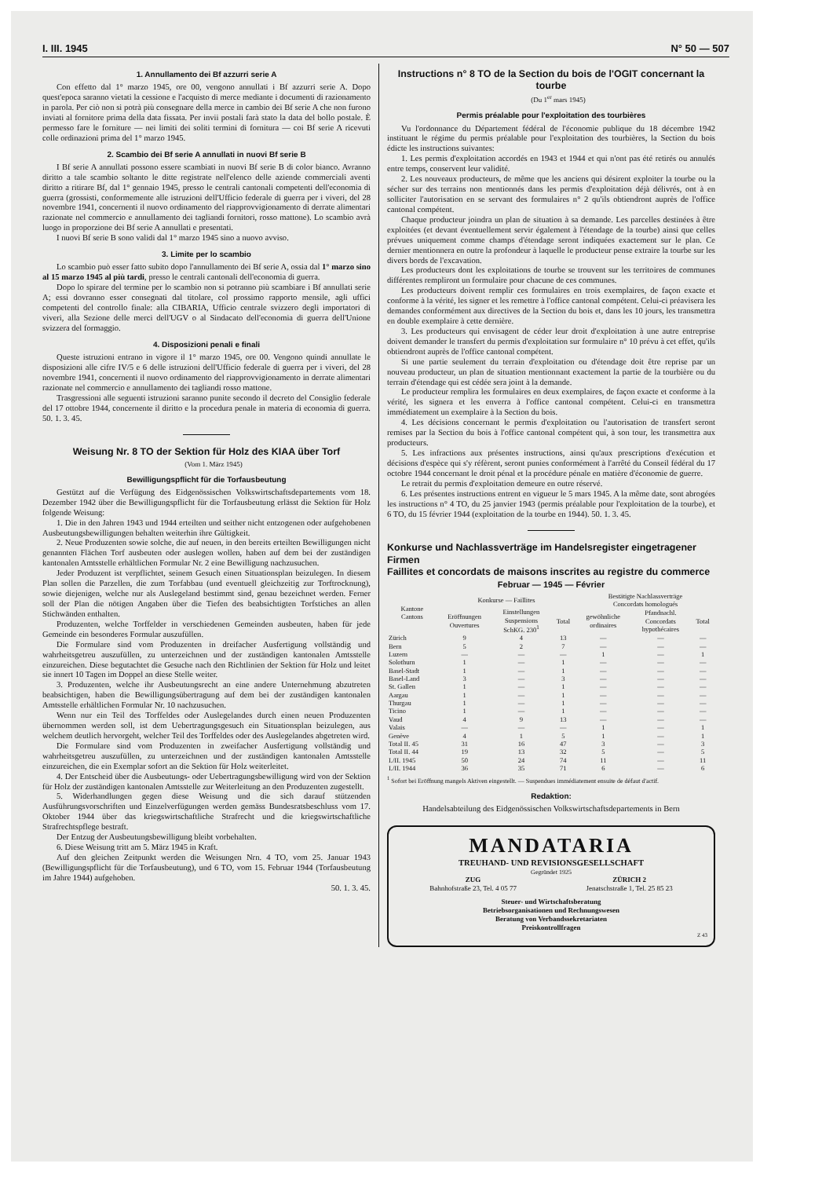I. III. 1945 N° 50 — 507
1. Annullamento dei Bf azzurri serie A
Con effetto dal 1° marzo 1945, ore 00, vengono annullati i Bf azzurri serie A. Dopo quest'epoca saranno vietati la cessione e l'acquisto di merce mediante i documenti di razionamento in parola. Per ciò non si potrà più consegnare della merce in cambio dei Bf serie A che non furono inviati al fornitore prima della data fissata. Per invii postali farà stato la data del bollo postale. È permesso fare le forniture — nei limiti dei soliti termini di fornitura — coi Bf serie A ricevuti colle ordinazioni prima del 1° marzo 1945.
2. Scambio dei Bf serie A annullati in nuovi Bf serie B
I Bf serie A annullati possono essere scambiati in nuovi Bf serie B di color bianco. Avranno diritto a tale scambio soltanto le ditte registrate nell'elenco delle aziende commerciali aventi diritto a ritirare Bf, dal 1° gennaio 1945, presso le centrali cantonali competenti dell'economia di guerra (grossisti, conformemente alle istruzioni dell'Ufficio federale di guerra per i viveri, del 28 novembre 1941, concernenti il nuovo ordinamento del riapprovvigionamento di derrate alimentari razionate nel commercio e annullamento dei tagliandi fornitori, rosso mattone). Lo scambio avrà luogo in proporzione dei Bf serie A annullati e presentati.
I nuovi Bf serie B sono validi dal 1° marzo 1945 sino a nuovo avviso.
3. Limite per lo scambio
Lo scambio può esser fatto subito dopo l'annullamento dei Bf serie A, ossia dal 1° marzo sino al 15 marzo 1945 al più tardi, presso le centrali cantonali dell'economia di guerra.
Dopo lo spirare del termine per lo scambio non si potranno più scambiare i Bf annullati serie A; essi dovranno esser consegnati dal titolare, col prossimo rapporto mensile, agli uffici competenti del controllo finale: alla CIBARIA, Ufficio centrale svizzero degli importatori di viveri, alla Sezione delle merci dell'UGV o al Sindacato dell'economia di guerra dell'Unione svizzera del formaggio.
4. Disposizioni penali e finali
Queste istruzioni entrano in vigore il 1° marzo 1945, ore 00. Vengono quindi annullate le disposizioni alle cifre IV/5 e 6 delle istruzioni dell'Ufficio federale di guerra per i viveri, del 28 novembre 1941, concernenti il nuovo ordinamento del riapprovvigionamento in derrate alimentari razionate nel commercio e annullamento dei tagliandi rosso mattone.
Trasgressioni alle seguenti istruzioni saranno punite secondo il decreto del Consiglio federale del 17 ottobre 1944, concernente il diritto e la procedura penale in materia di economia di guerra. 50. 1. 3. 45.
Weisung Nr. 8 TO der Sektion für Holz des KIAA über Torf
(Vom 1. März 1945)
Bewilligungspflicht für die Torfausbeutung
Gestützt auf die Verfügung des Eidgenössischen Volkswirtschaftsdepartements vom 18. Dezember 1942 über die Bewilligungspflicht für die Torfausbeutung erlässt die Sektion für Holz folgende Weisung:
1. Die in den Jahren 1943 und 1944 erteilten und seither nicht entzogenen oder aufgehobenen Ausbeutungsbewilligungen behalten weiterhin ihre Gültigkeit.
2. Neue Produzenten sowie solche, die auf neuen, in den bereits erteilten Bewilligungen nicht genannten Flächen Torf ausbeuten oder auslegen wollen, haben auf dem bei der zuständigen kantonalen Amtsstelle erhältlichen Formular Nr. 2 eine Bewilligung nachzusuchen.
Jeder Produzent ist verpflichtet, seinem Gesuch einen Situationsplan beizulegen. In diesem Plan sollen die Parzellen, die zum Torfabbau (und eventuell gleichzeitig zur Torftrocknung), sowie diejenigen, welche nur als Auslegeland bestimmt sind, genau bezeichnet werden. Ferner soll der Plan die nötigen Angaben über die Tiefen des beabsichtigten Torfstiches an allen Stichwänden enthalten.
Produzenten, welche Torffelder in verschiedenen Gemeinden ausbeuten, haben für jede Gemeinde ein besonderes Formular auszufüllen.
Die Formulare sind vom Produzenten in dreifacher Ausfertigung vollständig und wahrheitsgetreu auszufüllen, zu unterzeichnen und der zuständigen kantonalen Amtsstelle einzureichen. Diese begutachtet die Gesuche nach den Richtlinien der Sektion für Holz und leitet sie innert 10 Tagen im Doppel an diese Stelle weiter.
3. Produzenten, welche ihr Ausbeutungsrecht an eine andere Unternehmung abzutreten beabsichtigen, haben die Bewilligungsübertragung auf dem bei der zuständigen kantonalen Amtsstelle erhältlichen Formular Nr. 10 nachzusuchen.
Wenn nur ein Teil des Torffeldes oder Auslegelandes durch einen neuen Produzenten übernommen werden soll, ist dem Uebertragungsgesuch ein Situationsplan beizulegen, aus welchem deutlich hervorgeht, welcher Teil des Torffeldes oder des Auslegelandes abgetreten wird.
Die Formulare sind vom Produzenten in zweifacher Ausfertigung vollständig und wahrheitsgetreu auszufüllen, zu unterzeichnen und der zuständigen kantonalen Amtsstelle einzureichen, die ein Exemplar sofort an die Sektion für Holz weiterleitet.
4. Der Entscheid über die Ausbeutungs- oder Uebertragungsbewilligung wird von der Sektion für Holz der zuständigen kantonalen Amtsstelle zur Weiterleitung an den Produzenten zugestellt.
5. Widerhandlungen gegen diese Weisung und die sich darauf stützenden Ausführungsvorschriften und Einzelverfügungen werden gemäss Bundesratsbeschluss vom 17. Oktober 1944 über das kriegswirtschaftliche Strafrecht und die kriegswirtschaftliche Strafrechtspflege bestraft.
Der Entzug der Ausbeutungsbewilligung bleibt vorbehalten.
6. Diese Weisung tritt am 5. März 1945 in Kraft.
Auf den gleichen Zeitpunkt werden die Weisungen Nrn. 4 TO, vom 25. Januar 1943 (Bewilligungspflicht für die Torfausbeutung), und 6 TO, vom 15. Februar 1944 (Torfausbeutung im Jahre 1944) aufgehoben.
50. 1. 3. 45.
Instructions n° 8 TO de la Section du bois de l'OGIT concernant la tourbe
(Du 1<sup>er</sup> mars 1945)
Permis préalable pour l'exploitation des tourbières
Vu l'ordonnance du Département fédéral de l'économie publique du 18 décembre 1942 instituant le régime du permis préalable pour l'exploitation des tourbières, la Section du bois édicte les instructions suivantes:
1. Les permis d'exploitation accordés en 1943 et 1944 et qui n'ont pas été retirés ou annulés entre temps, conservent leur validité.
2. Les nouveaux producteurs, de même que les anciens qui désirent exploiter la tourbe ou la sécher sur des terrains non mentionnés dans les permis d'exploitation déjà délivrés, ont à en solliciter l'autorisation en se servant des formulaires n° 2 qu'ils obtiendront auprès de l'office cantonal compétent.
Chaque producteur joindra un plan de situation à sa demande. Les parcelles destinées à être exploitées (et devant éventuellement servir également à l'étendage de la tourbe) ainsi que celles prévues uniquement comme champs d'étendage seront indiquées exactement sur le plan. Ce dernier mentionnera en outre la profondeur à laquelle le producteur pense extraire la tourbe sur les divers bords de l'excavation.
Les producteurs dont les exploitations de tourbe se trouvent sur les territoires de communes différentes rempliront un formulaire pour chacune de ces communes.
Les producteurs doivent remplir ces formulaires en trois exemplaires, de façon exacte et conforme à la vérité, les signer et les remettre à l'office cantonal compétent. Celui-ci préavisera les demandes conformément aux directives de la Section du bois et, dans les 10 jours, les transmettra en double exemplaire à cette dernière.
3. Les producteurs qui envisagent de céder leur droit d'exploitation à une autre entreprise doivent demander le transfert du permis d'exploitation sur formulaire n° 10 prévu à cet effet, qu'ils obtiendront auprès de l'office cantonal compétent.
Si une partie seulement du terrain d'exploitation ou d'étendage doit être reprise par un nouveau producteur, un plan de situation mentionnant exactement la partie de la tourbière ou du terrain d'étendage qui est cédée sera joint à la demande.
Le producteur remplira les formulaires en deux exemplaires, de façon exacte et conforme à la vérité, les signera et les enverra à l'office cantonal compétent. Celui-ci en transmettra immédiatement un exemplaire à la Section du bois.
4. Les décisions concernant le permis d'exploitation ou l'autorisation de transfert seront remises par la Section du bois à l'office cantonal compétent qui, à son tour, les transmettra aux producteurs.
5. Les infractions aux présentes instructions, ainsi qu'aux prescriptions d'exécution et décisions d'espèce qui s'y réfèrent, seront punies conformément à l'arrêté du Conseil fédéral du 17 octobre 1944 concernant le droit pénal et la procédure pénale en matière d'économie de guerre.
Le retrait du permis d'exploitation demeure en outre réservé.
6. Les présentes instructions entrent en vigueur le 5 mars 1945. A la même date, sont abrogées les instructions n° 4 TO, du 25 janvier 1943 (permis préalable pour l'exploitation de la tourbe), et 6 TO, du 15 février 1944 (exploitation de la tourbe en 1944). 50. 1. 3. 45.
Konkurse und Nachlassverträge im Handelsregister eingetragener Firmen
Faillites et concordats de maisons inscrites au registre du commerce
Februar — 1945 — Février
| Kantone Cantons | Konkurse — Faillites | | | Bestätigte Nachlassverträge Concordats homologués | | |
| --- | --- | --- | --- | --- | --- | --- |
| | Eröffnungen Ouvertures | Einstellungen Suspensions SchKG. 230<sup>1</sup> | Total | gewöhnliche ordinaires | Pfandnachl. Concordats hypothécaires | Total |
| Zürich | 9 | 4 | 13 | — | — | — |
| Bern | 5 | 2 | 7 | — | — | — |
| Luzern | — | — | — | 1 | — | 1 |
| Solothurn | 1 | — | 1 | — | — | — |
| Basel-Stadt | 1 | — | 1 | — | — | — |
| Basel-Land | 3 | — | 3 | — | — | — |
| St. Gallen | 1 | — | 1 | — | — | — |
| Aargau | 1 | — | 1 | — | — | — |
| Thurgau | 1 | — | 1 | — | — | — |
| Ticino | 1 | — | 1 | — | — | — |
| Vaud | 4 | 9 | 13 | — | — | — |
| Valais | — | — | — | 1 | — | 1 |
| Genève | 4 | 1 | 5 | 1 | — | 1 |
| Total II. 45 | 31 | 16 | 47 | 3 | — | 3 |
| Total II. 44 | 19 | 13 | 32 | 5 | — | 5 |
| I./II. 1945 | 50 | 24 | 74 | 11 | — | 11 |
| I./II. 1944 | 36 | 35 | 71 | 6 | — | 6 |
<sup>1</sup> Sofort bei Eröffnung mangels Aktiven eingestellt. — Suspendues immédiatement ensuite de défaut d'actif.
Redaktion:
Handelsabteilung des Eidgenössischen Volkswirtschaftsdepartements in Bern
MANDATARIA
TREUHAND- UND REVISIONSGESELLSCHAFT
Gegründet 1925
ZUG
Bahnhofstraße 23, Tel. 4 05 77 ZÜRICH 2
Jenatschstraße 1, Tel. 25 85 23
Steuer- und Wirtschaftsberatung
Betriebsorganisationen und Rechnungswesen
Beratung von Verbandssekretariaten
Preiskontrollfragen
Z 43